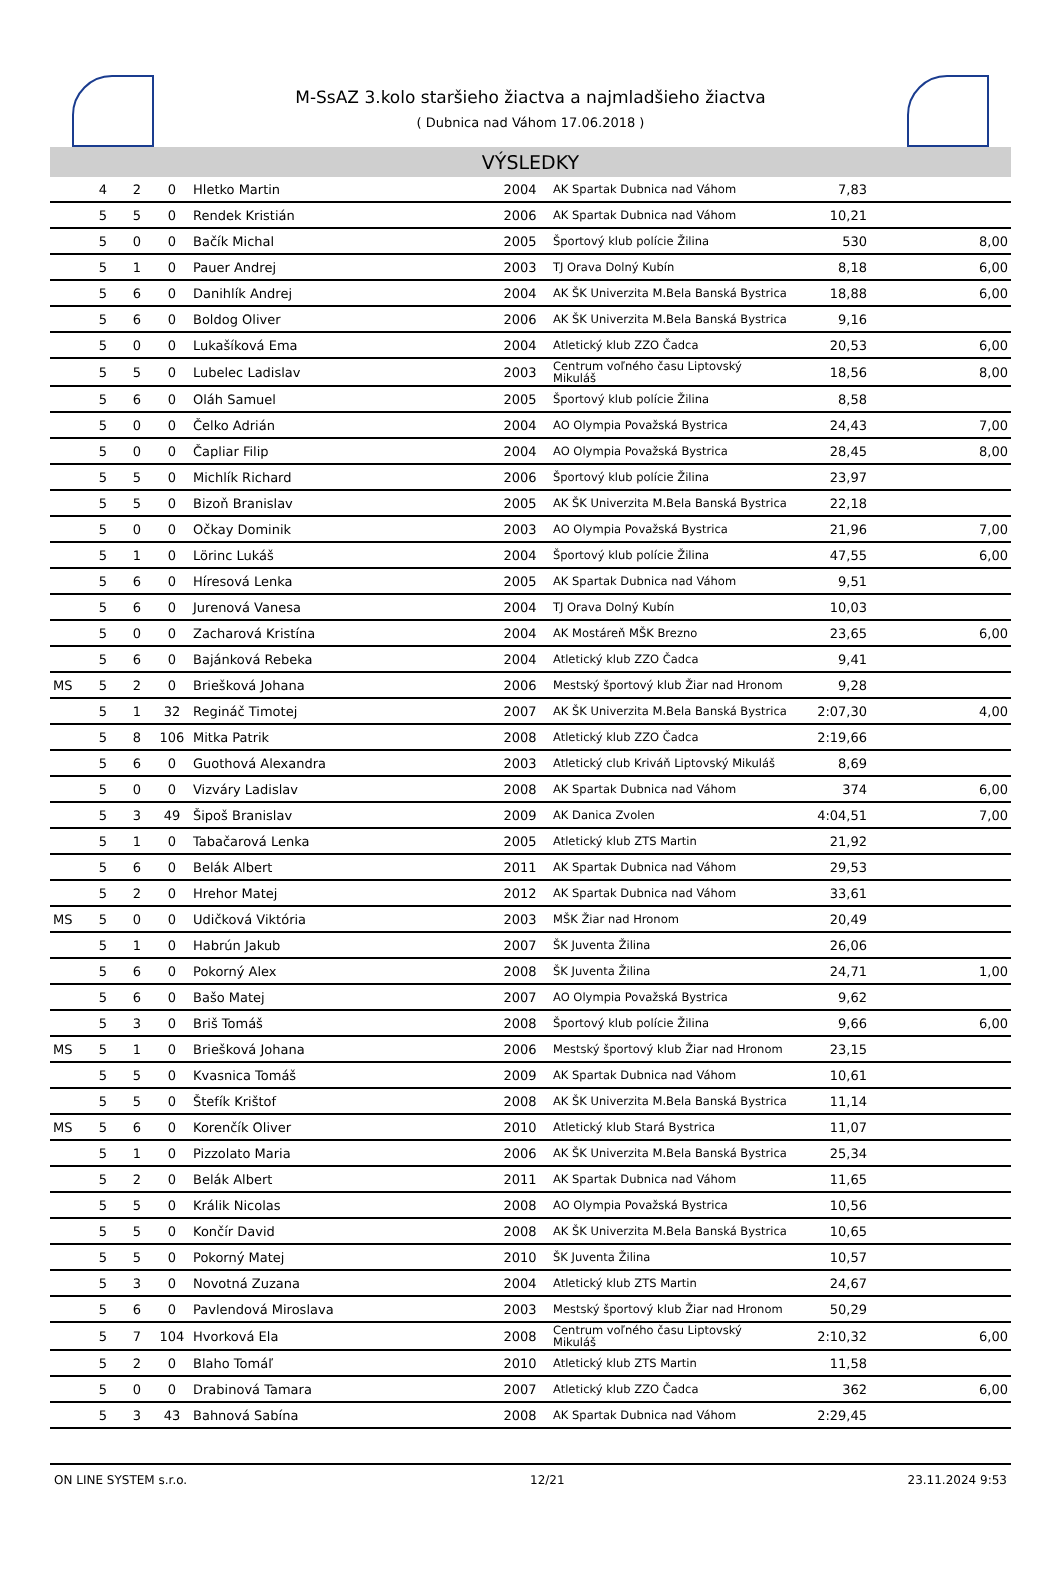M-SsAZ 3.kolo staršieho žiactva a najmladšieho žiactva
( Dubnica nad Váhom 17.06.2018 )
VÝSLEDKY
| | 4 | 2 | 0 | Hletko Martin | 2004 | AK Spartak Dubnica nad Váhom | 7,83 | |
| | 5 | 5 | 0 | Rendek Kristián | 2006 | AK Spartak Dubnica nad Váhom | 10,21 | |
| | 5 | 0 | 0 | Bačík Michal | 2005 | Športový klub polície Žilina | 530 | 8,00 |
| | 5 | 1 | 0 | Pauer Andrej | 2003 | TJ Orava Dolný Kubín | 8,18 | 6,00 |
| | 5 | 6 | 0 | Danihlík Andrej | 2004 | AK ŠK Univerzita M.Bela Banská Bystrica | 18,88 | 6,00 |
| | 5 | 6 | 0 | Boldog Oliver | 2006 | AK ŠK Univerzita M.Bela Banská Bystrica | 9,16 | |
| | 5 | 0 | 0 | Lukašíková Ema | 2004 | Atletický klub ZZO Čadca | 20,53 | 6,00 |
| | 5 | 5 | 0 | Lubelec Ladislav | 2003 | Centrum voľného času Liptovský Mikuláš | 18,56 | 8,00 |
| | 5 | 6 | 0 | Oláh Samuel | 2005 | Športový klub polície Žilina | 8,58 | |
| | 5 | 0 | 0 | Čelko Adrián | 2004 | AO Olympia Považská Bystrica | 24,43 | 7,00 |
| | 5 | 0 | 0 | Čapliar Filip | 2004 | AO Olympia Považská Bystrica | 28,45 | 8,00 |
| | 5 | 5 | 0 | Michlík Richard | 2006 | Športový klub polície Žilina | 23,97 | |
| | 5 | 5 | 0 | Bizoň Branislav | 2005 | AK ŠK Univerzita M.Bela Banská Bystrica | 22,18 | |
| | 5 | 0 | 0 | Očkay Dominik | 2003 | AO Olympia Považská Bystrica | 21,96 | 7,00 |
| | 5 | 1 | 0 | Lörinc Lukáš | 2004 | Športový klub polície Žilina | 47,55 | 6,00 |
| | 5 | 6 | 0 | Híresová Lenka | 2005 | AK Spartak Dubnica nad Váhom | 9,51 | |
| | 5 | 6 | 0 | Jurenová Vanesa | 2004 | TJ Orava Dolný Kubín | 10,03 | |
| | 5 | 0 | 0 | Zacharová Kristína | 2004 | AK Mostáreň MŠK Brezno | 23,65 | 6,00 |
| | 5 | 6 | 0 | Bajánková Rebeka | 2004 | Atletický klub ZZO Čadca | 9,41 | |
| MS | 5 | 2 | 0 | Briešková Johana | 2006 | Mestský športový klub Žiar nad Hronom | 9,28 | |
| | 5 | 1 | 32 | Regináč Timotej | 2007 | AK ŠK Univerzita M.Bela Banská Bystrica | 2:07,30 | 4,00 |
| | 5 | 8 | 106 | Mitka Patrik | 2008 | Atletický klub ZZO Čadca | 2:19,66 | |
| | 5 | 6 | 0 | Guothová Alexandra | 2003 | Atletický club Kriváň Liptovský Mikuláš | 8,69 | |
| | 5 | 0 | 0 | Vizváry Ladislav | 2008 | AK Spartak Dubnica nad Váhom | 374 | 6,00 |
| | 5 | 3 | 49 | Šipoš Branislav | 2009 | AK Danica Zvolen | 4:04,51 | 7,00 |
| | 5 | 1 | 0 | Tabačarová Lenka | 2005 | Atletický klub ZTS Martin | 21,92 | |
| | 5 | 6 | 0 | Belák Albert | 2011 | AK Spartak Dubnica nad Váhom | 29,53 | |
| | 5 | 2 | 0 | Hrehor Matej | 2012 | AK Spartak Dubnica nad Váhom | 33,61 | |
| MS | 5 | 0 | 0 | Udičková Viktória | 2003 | MŠK Žiar nad Hronom | 20,49 | |
| | 5 | 1 | 0 | Habrún Jakub | 2007 | ŠK Juventa Žilina | 26,06 | |
| | 5 | 6 | 0 | Pokorný Alex | 2008 | ŠK Juventa Žilina | 24,71 | 1,00 |
| | 5 | 6 | 0 | Bašo Matej | 2007 | AO Olympia Považská Bystrica | 9,62 | |
| | 5 | 3 | 0 | Briš Tomáš | 2008 | Športový klub polície Žilina | 9,66 | 6,00 |
| MS | 5 | 1 | 0 | Briešková Johana | 2006 | Mestský športový klub Žiar nad Hronom | 23,15 | |
| | 5 | 5 | 0 | Kvasnica Tomáš | 2009 | AK Spartak Dubnica nad Váhom | 10,61 | |
| | 5 | 5 | 0 | Štefík Krištof | 2008 | AK ŠK Univerzita M.Bela Banská Bystrica | 11,14 | |
| MS | 5 | 6 | 0 | Korenčík Oliver | 2010 | Atletický klub Stará Bystrica | 11,07 | |
| | 5 | 1 | 0 | Pizzolato Maria | 2006 | AK ŠK Univerzita M.Bela Banská Bystrica | 25,34 | |
| | 5 | 2 | 0 | Belák Albert | 2011 | AK Spartak Dubnica nad Váhom | 11,65 | |
| | 5 | 5 | 0 | Králik Nicolas | 2008 | AO Olympia Považská Bystrica | 10,56 | |
| | 5 | 5 | 0 | Končír David | 2008 | AK ŠK Univerzita M.Bela Banská Bystrica | 10,65 | |
| | 5 | 5 | 0 | Pokorný Matej | 2010 | ŠK Juventa Žilina | 10,57 | |
| | 5 | 3 | 0 | Novotná Zuzana | 2004 | Atletický klub ZTS Martin | 24,67 | |
| | 5 | 6 | 0 | Pavlendová Miroslava | 2003 | Mestský športový klub Žiar nad Hronom | 50,29 | |
| | 5 | 7 | 104 | Hvorková Ela | 2008 | Centrum voľného času Liptovský Mikuláš | 2:10,32 | 6,00 |
| | 5 | 2 | 0 | Blaho Tomáľ | 2010 | Atletický klub ZTS Martin | 11,58 | |
| | 5 | 0 | 0 | Drabinová Tamara | 2007 | Atletický klub ZZO Čadca | 362 | 6,00 |
| | 5 | 3 | 43 | Bahnová Sabína | 2008 | AK Spartak Dubnica nad Váhom | 2:29,45 | |
ON LINE SYSTEM s.r.o. 12/21 23.11.2024 9:53